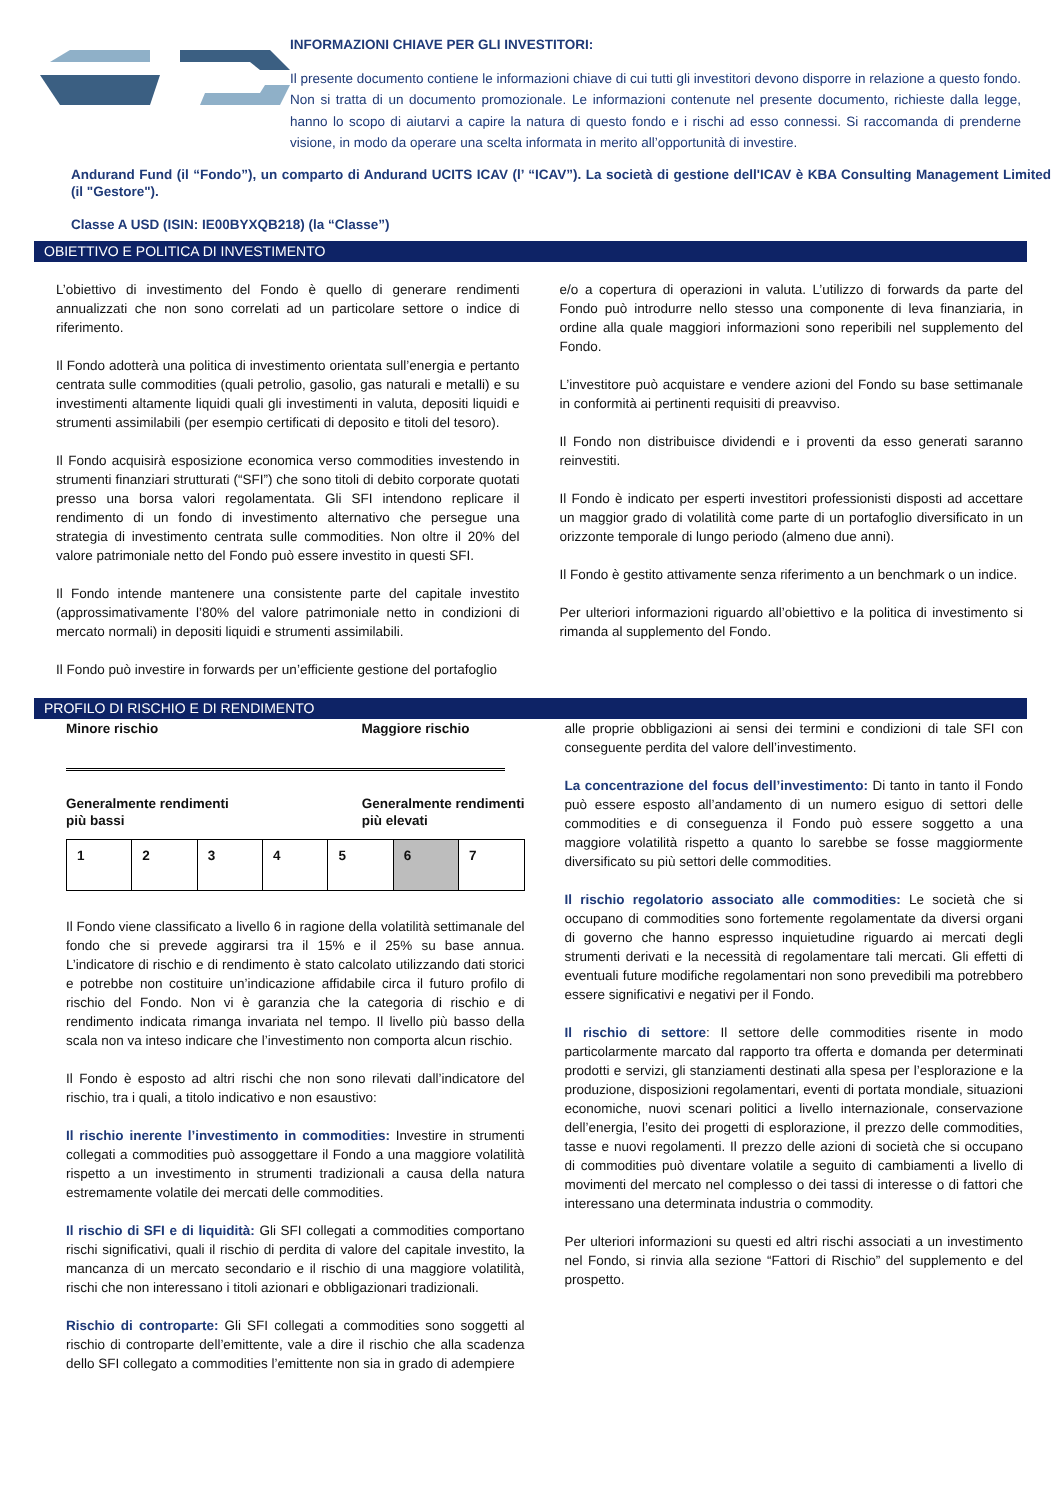INFORMAZIONI CHIAVE PER GLI INVESTITORI:
Il presente documento contiene le informazioni chiave di cui tutti gli investitori devono disporre in relazione a questo fondo. Non si tratta di un documento promozionale. Le informazioni contenute nel presente documento, richieste dalla legge, hanno lo scopo di aiutarvi a capire la natura di questo fondo e i rischi ad esso connessi. Si raccomanda di prenderne visione, in modo da operare una scelta informata in merito all’opportunità di investire.
Andurand Fund (il “Fondo”), un comparto di Andurand UCITS ICAV (l’ “ICAV”). La società di gestione dell'ICAV è KBA Consulting Management Limited (il "Gestore").
Classe A USD (ISIN: IE00BYXQB218) (la “Classe”)
OBIETTIVO E POLITICA DI INVESTIMENTO
L’obiettivo di investimento del Fondo è quello di generare rendimenti annualizzati che non sono correlati ad un particolare settore o indice di riferimento.
Il Fondo adotterà una politica di investimento orientata sull’energia e pertanto centrata sulle commodities (quali petrolio, gasolio, gas naturali e metalli) e su investimenti altamente liquidi quali gli investimenti in valuta, depositi liquidi e strumenti assimilabili (per esempio certificati di deposito e titoli del tesoro).
Il Fondo acquisirà esposizione economica verso commodities investendo in strumenti finanziari strutturati (“SFI”) che sono titoli di debito corporate quotati presso una borsa valori regolamentata. Gli SFI intendono replicare il rendimento di un fondo di investimento alternativo che persegue una strategia di investimento centrata sulle commodities. Non oltre il 20% del valore patrimoniale netto del Fondo può essere investito in questi SFI.
Il Fondo intende mantenere una consistente parte del capitale investito (approssimativamente l’80% del valore patrimoniale netto in condizioni di mercato normali) in depositi liquidi e strumenti assimilabili.
Il Fondo può investire in forwards per un’efficiente gestione del portafoglio
e/o a copertura di operazioni in valuta. L’utilizzo di forwards da parte del Fondo può introdurre nello stesso una componente di leva finanziaria, in ordine alla quale maggiori informazioni sono reperibili nel supplemento del Fondo.
L’investitore può acquistare e vendere azioni del Fondo su base settimanale in conformità ai pertinenti requisiti di preavviso.
Il Fondo non distribuisce dividendi e i proventi da esso generati saranno reinvestiti.
Il Fondo è indicato per esperti investitori professionisti disposti ad accettare un maggior grado di volatilità come parte di un portafoglio diversificato in un orizzonte temporale di lungo periodo (almeno due anni).
Il Fondo è gestito attivamente senza riferimento a un benchmark o un indice.
Per ulteriori informazioni riguardo all’obiettivo e la politica di investimento si rimanda al supplemento del Fondo.
PROFILO DI RISCHIO E DI RENDIMENTO
Minore rischio Maggiore rischio
Generalmente rendimenti
più bassi Generalmente rendimenti
più elevati
| 1 | 2 | 3 | 4 | 5 | 6 | 7 |
Il Fondo viene classificato a livello 6 in ragione della volatilità settimanale del fondo che si prevede aggirarsi tra il 15% e il 25% su base annua. L’indicatore di rischio e di rendimento è stato calcolato utilizzando dati storici e potrebbe non costituire un’indicazione affidabile circa il futuro profilo di rischio del Fondo. Non vi è garanzia che la categoria di rischio e di rendimento indicata rimanga invariata nel tempo. Il livello più basso della scala non va inteso indicare che l’investimento non comporta alcun rischio.
Il Fondo è esposto ad altri rischi che non sono rilevati dall’indicatore del rischio, tra i quali, a titolo indicativo e non esaustivo:
Il rischio inerente l’investimento in commodities: Investire in strumenti collegati a commodities può assoggettare il Fondo a una maggiore volatilità rispetto a un investimento in strumenti tradizionali a causa della natura estremamente volatile dei mercati delle commodities.
Il rischio di SFI e di liquidità: Gli SFI collegati a commodities comportano rischi significativi, quali il rischio di perdita di valore del capitale investito, la mancanza di un mercato secondario e il rischio di una maggiore volatilità, rischi che non interessano i titoli azionari e obbligazionari tradizionali.
Rischio di controparte: Gli SFI collegati a commodities sono soggetti al rischio di controparte dell’emittente, vale a dire il rischio che alla scadenza dello SFI collegato a commodities l’emittente non sia in grado di adempiere
alle proprie obbligazioni ai sensi dei termini e condizioni di tale SFI con conseguente perdita del valore dell’investimento.
La concentrazione del focus dell’investimento: Di tanto in tanto il Fondo può essere esposto all’andamento di un numero esiguo di settori delle commodities e di conseguenza il Fondo può essere soggetto a una maggiore volatilità rispetto a quanto lo sarebbe se fosse maggiormente diversificato su più settori delle commodities.
Il rischio regolatorio associato alle commodities: Le società che si occupano di commodities sono fortemente regolamentate da diversi organi di governo che hanno espresso inquietudine riguardo ai mercati degli strumenti derivati e la necessità di regolamentare tali mercati. Gli effetti di eventuali future modifiche regolamentari non sono prevedibili ma potrebbero essere significativi e negativi per il Fondo.
Il rischio di settore: Il settore delle commodities risente in modo particolarmente marcato dal rapporto tra offerta e domanda per determinati prodotti e servizi, gli stanziamenti destinati alla spesa per l’esplorazione e la produzione, disposizioni regolamentari, eventi di portata mondiale, situazioni economiche, nuovi scenari politici a livello internazionale, conservazione dell’energia, l’esito dei progetti di esplorazione, il prezzo delle commodities, tasse e nuovi regolamenti. Il prezzo delle azioni di società che si occupano di commodities può diventare volatile a seguito di cambiamenti a livello di movimenti del mercato nel complesso o dei tassi di interesse o di fattori che interessano una determinata industria o commodity.
Per ulteriori informazioni su questi ed altri rischi associati a un investimento nel Fondo, si rinvia alla sezione “Fattori di Rischio” del supplemento e del prospetto.